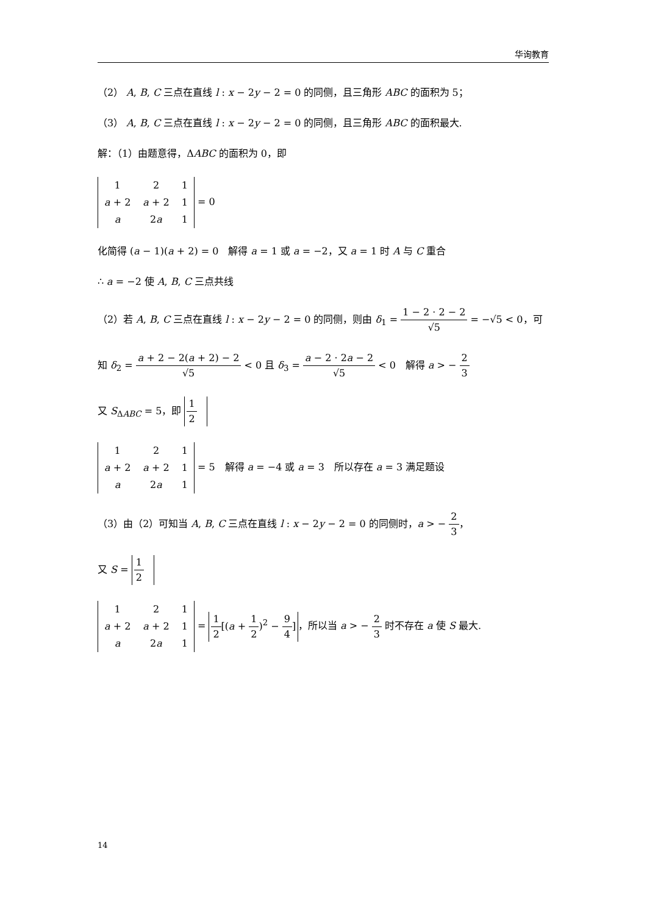华询教育
（2） A, B, C 三点在直线 l : x − 2y − 2 = 0 的同侧，且三角形 ABC 的面积为 5；
（3） A, B, C 三点在直线 l : x − 2y − 2 = 0 的同侧，且三角形 ABC 的面积最大.
解：（1）由题意得，ΔABC 的面积为 0，即
| 1 | 2 | 1 |
| a + 2 | a + 2 | 1 |
| a | 2 a | 1 |
= 0
化简得 (a − 1)(a + 2) = 0　解得 a = 1 或 a = −2，又 a = 1 时 A 与 C 重合
∴ a = −2 使 A, B, C 三点共线
（2）若 A, B, C 三点在直线 l : x − 2y − 2 = 0 的同侧，则由 δ<sub>1</sub> = 1 − 2 · 2 − 2 √5 = −√5 < 0，可
知 δ<sub>2</sub> = a + 2 − 2(a + 2) − 2 √5 < 0 且 δ<sub>3</sub> = a − 2 · 2a − 2 √5 < 0　解得 a > − 2 3
又 S<sub>ΔABC</sub> = 5，即 1 2
| 1 | 2 | 1 |
| a + 2 | a + 2 | 1 |
| a | 2 a | 1 |
= 5　解得 a = −4 或 a = 3　所以存在 a = 3 满足题设
（3）由（2）可知当 A, B, C 三点在直线 l : x − 2y − 2 = 0 的同侧时，a > − 2 3，
又 S = 1 2
| 1 | 2 | 1 |
| a + 2 | a + 2 | 1 |
| a | 2 a | 1 |
= 1 2[(a + 1 2)<sup>2</sup> − 9 4] ，所以当 a > − 2 3 时不存在 a 使 S 最大.
14